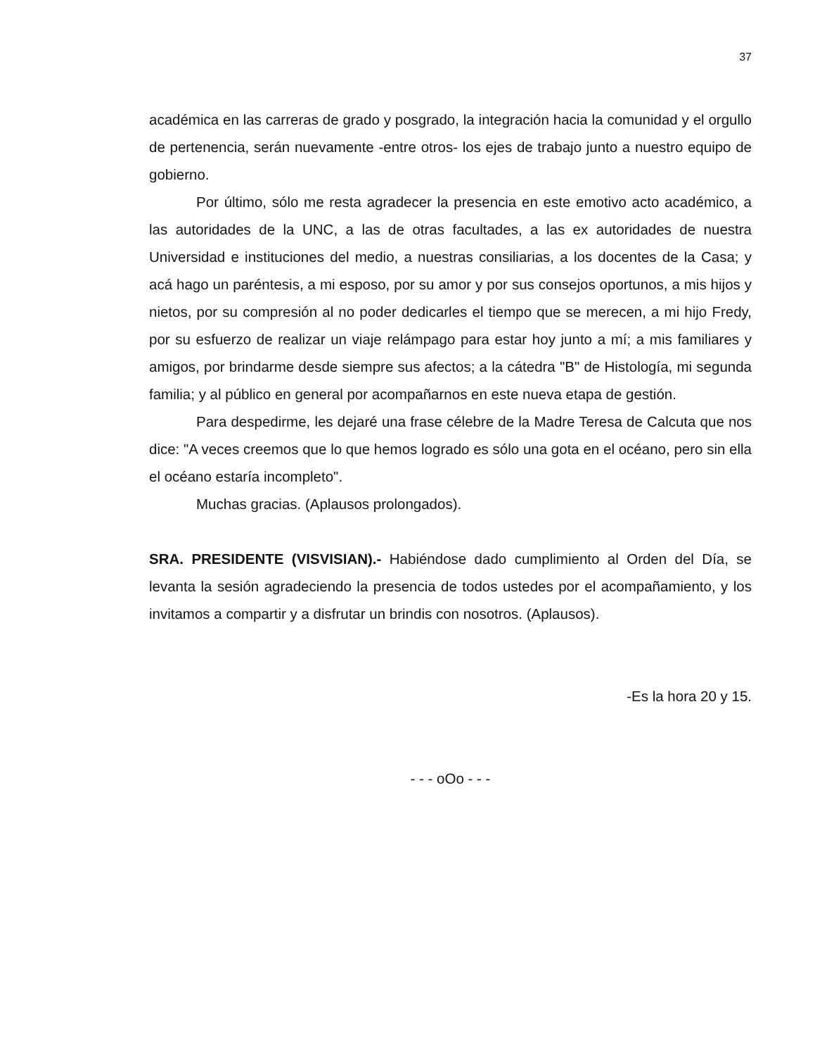37
académica en las carreras de grado y posgrado, la integración hacia la comunidad y el orgullo de pertenencia, serán nuevamente -entre otros- los ejes de trabajo junto a nuestro equipo de gobierno.
Por último, sólo me resta agradecer la presencia en este emotivo acto académico, a las autoridades de la UNC, a las de otras facultades, a las ex autoridades de nuestra Universidad e instituciones del medio, a nuestras consiliarias, a los docentes de la Casa; y acá hago un paréntesis, a mi esposo, por su amor y por sus consejos oportunos, a mis hijos y nietos, por su compresión al no poder dedicarles el tiempo que se merecen, a mi hijo Fredy, por su esfuerzo de realizar un viaje relámpago para estar hoy junto a mí; a mis familiares y amigos, por brindarme desde siempre sus afectos; a la cátedra "B" de Histología, mi segunda familia; y al público en general por acompañarnos en este nueva etapa de gestión.
Para despedirme, les dejaré una frase célebre de la Madre Teresa de Calcuta que nos dice: "A veces creemos que lo que hemos logrado es sólo una gota en el océano, pero sin ella el océano estaría incompleto".
Muchas gracias. (Aplausos prolongados).
SRA. PRESIDENTE (VISVISIAN).- Habiéndose dado cumplimiento al Orden del Día, se levanta la sesión agradeciendo la presencia de todos ustedes por el acompañamiento, y los invitamos a compartir y a disfrutar un brindis con nosotros. (Aplausos).
-Es la hora 20 y 15.
- - - oOo - - -